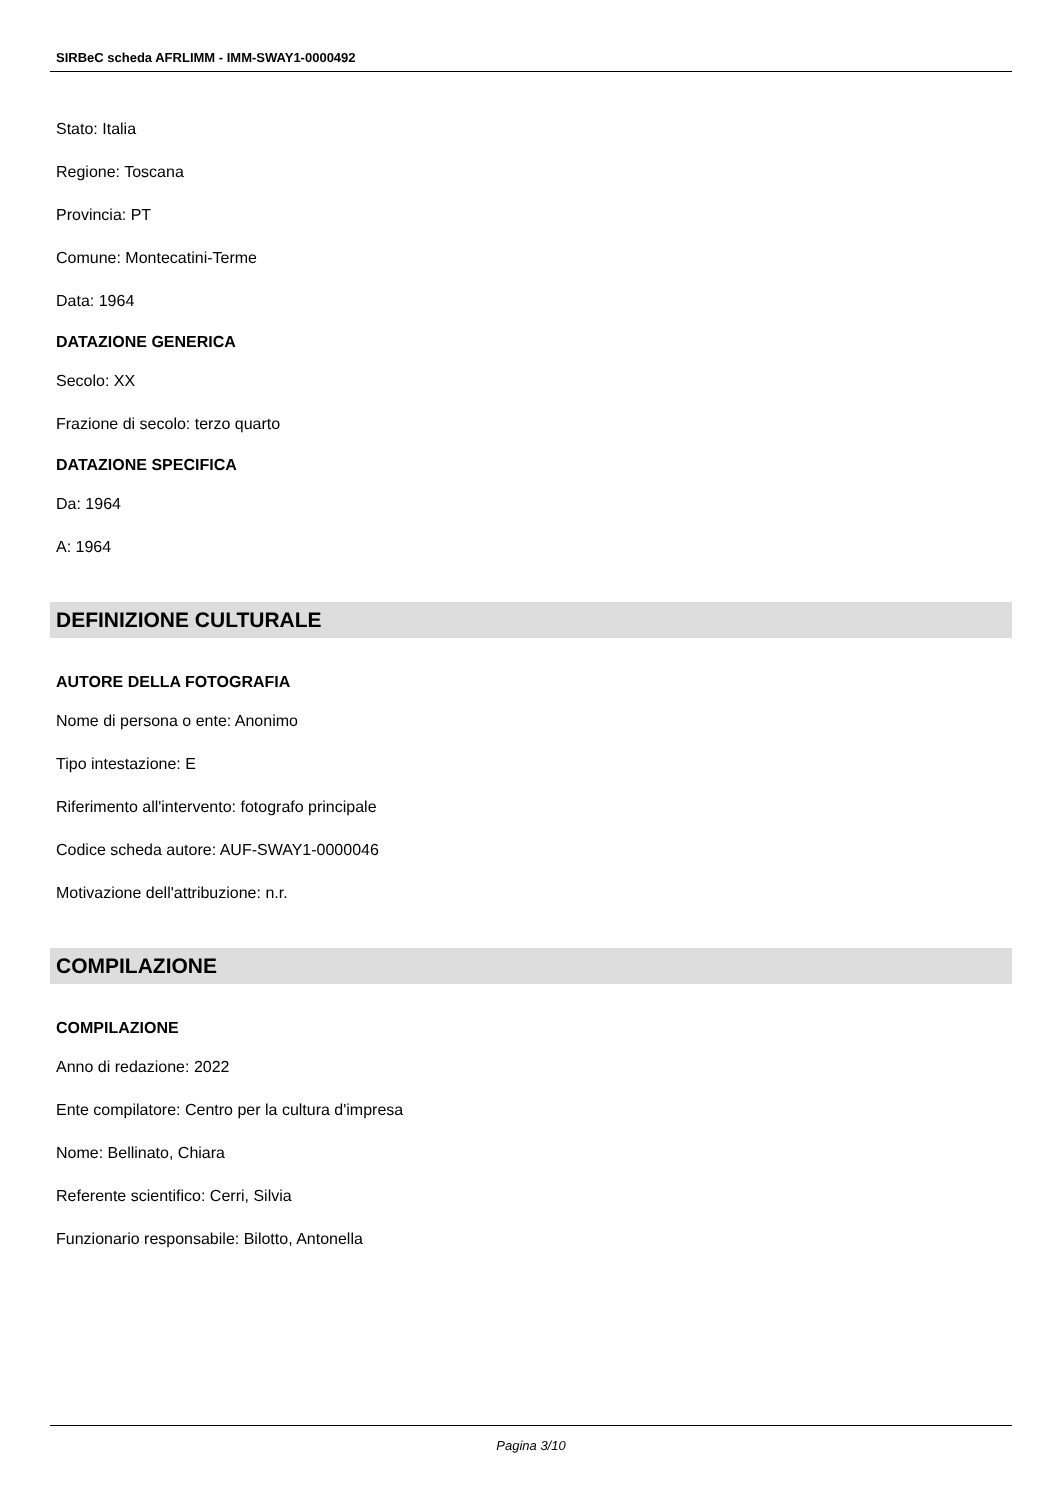SIRBeC scheda AFRLIMM - IMM-SWAY1-0000492
Stato: Italia
Regione: Toscana
Provincia: PT
Comune: Montecatini-Terme
Data: 1964
DATAZIONE GENERICA
Secolo: XX
Frazione di secolo: terzo quarto
DATAZIONE SPECIFICA
Da: 1964
A: 1964
DEFINIZIONE CULTURALE
AUTORE DELLA FOTOGRAFIA
Nome di persona o ente: Anonimo
Tipo intestazione: E
Riferimento all'intervento: fotografo principale
Codice scheda autore: AUF-SWAY1-0000046
Motivazione dell'attribuzione: n.r.
COMPILAZIONE
COMPILAZIONE
Anno di redazione: 2022
Ente compilatore: Centro per la cultura d'impresa
Nome: Bellinato, Chiara
Referente scientifico: Cerri, Silvia
Funzionario responsabile: Bilotto, Antonella
Pagina 3/10